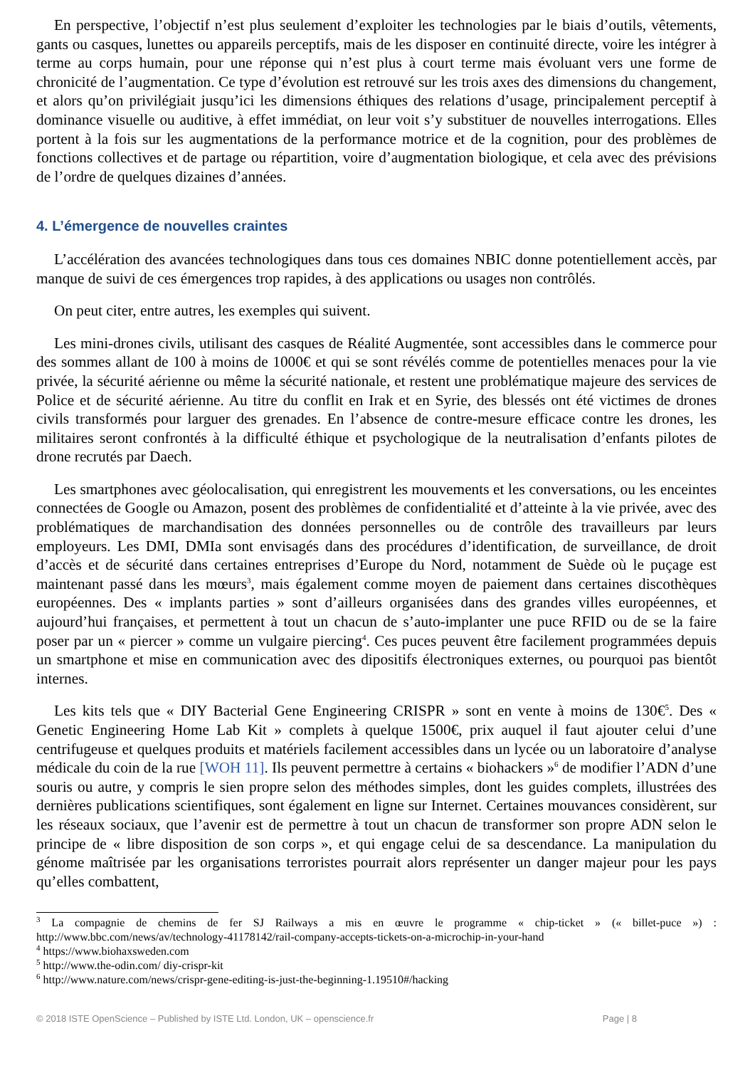En perspective, l’objectif n’est plus seulement d’exploiter les technologies par le biais d’outils, vêtements, gants ou casques, lunettes ou appareils perceptifs, mais de les disposer en continuité directe, voire les intégrer à terme au corps humain, pour une réponse qui n’est plus à court terme mais évoluant vers une forme de chronicité de l’augmentation. Ce type d’évolution est retrouvé sur les trois axes des dimensions du changement, et alors qu’on privilégiait jusqu’ici les dimensions éthiques des relations d’usage, principalement perceptif à dominance visuelle ou auditive, à effet immédiat, on leur voit s’y substituer de nouvelles interrogations. Elles portent à la fois sur les augmentations de la performance motrice et de la cognition, pour des problèmes de fonctions collectives et de partage ou répartition, voire d’augmentation biologique, et cela avec des prévisions de l’ordre de quelques dizaines d’années.
4. L’émergence de nouvelles craintes
L’accélération des avancées technologiques dans tous ces domaines NBIC donne potentiellement accès, par manque de suivi de ces émergences trop rapides, à des applications ou usages non contrôlés.
On peut citer, entre autres, les exemples qui suivent.
Les mini-drones civils, utilisant des casques de Réalité Augmentée, sont accessibles dans le commerce pour des sommes allant de 100 à moins de 1000€ et qui se sont révélés comme de potentielles menaces pour la vie privée, la sécurité aérienne ou même la sécurité nationale, et restent une problématique majeure des services de Police et de sécurité aérienne. Au titre du conflit en Irak et en Syrie, des blessés ont été victimes de drones civils transformés pour larguer des grenades. En l’absence de contre-mesure efficace contre les drones, les militaires seront confrontés à la difficulté éthique et psychologique de la neutralisation d’enfants pilotes de drone recrutés par Daech.
Les smartphones avec géolocalisation, qui enregistrent les mouvements et les conversations, ou les enceintes connectées de Google ou Amazon, posent des problèmes de confidentialité et d’atteinte à la vie privée, avec des problématiques de marchandisation des données personnelles ou de contrôle des travailleurs par leurs employeurs. Les DMI, DMIa sont envisagés dans des procédures d’identification, de surveillance, de droit d’accès et de sécurité dans certaines entreprises d’Europe du Nord, notamment de Suède où le puçage est maintenant passé dans les mœurs<sup>3</sup>, mais également comme moyen de paiement dans certaines discothèques européennes. Des « implants parties » sont d’ailleurs organisées dans des grandes villes européennes, et aujourd’hui françaises, et permettent à tout un chacun de s’auto-implanter une puce RFID ou de se la faire poser par un « piercer » comme un vulgaire piercing<sup>4</sup>. Ces puces peuvent être facilement programmées depuis un smartphone et mise en communication avec des dipositifs électroniques externes, ou pourquoi pas bientôt internes.
Les kits tels que « DIY Bacterial Gene Engineering CRISPR » sont en vente à moins de 130€<sup>5</sup>. Des « Genetic Engineering Home Lab Kit » complets à quelque 1500€, prix auquel il faut ajouter celui d’une centrifugeuse et quelques produits et matériels facilement accessibles dans un lycée ou un laboratoire d’analyse médicale du coin de la rue [WOH 11]. Ils peuvent permettre à certains « biohackers »<sup>6</sup> de modifier l’ADN d’une souris ou autre, y compris le sien propre selon des méthodes simples, dont les guides complets, illustrées des dernières publications scientifiques, sont également en ligne sur Internet. Certaines mouvances considèrent, sur les réseaux sociaux, que l’avenir est de permettre à tout un chacun de transformer son propre ADN selon le principe de « libre disposition de son corps », et qui engage celui de sa descendance. La manipulation du génome maîtrisée par les organisations terroristes pourrait alors représenter un danger majeur pour les pays qu’elles combattent,
<sup>3</sup> La compagnie de chemins de fer SJ Railways a mis en œuvre le programme « chip-ticket » (« billet-puce ») : http://www.bbc.com/news/av/technology-41178142/rail-company-accepts-tickets-on-a-microchip-in-your-hand
<sup>4</sup> https://www.biohaxsweden.com
<sup>5</sup> http://www.the-odin.com/ diy-crispr-kit
<sup>6</sup> http://www.nature.com/news/crispr-gene-editing-is-just-the-beginning-1.19510#/hacking
© 2018 ISTE OpenScience – Published by ISTE Ltd. London, UK – openscience.fr Page | 8